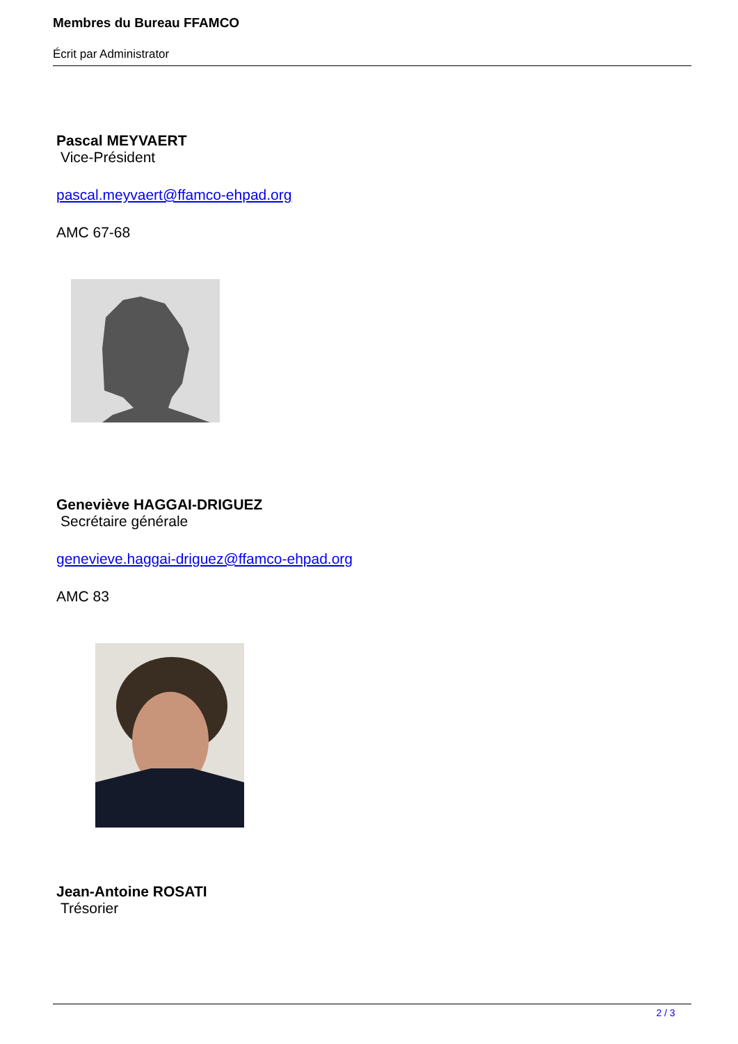Membres du Bureau FFAMCO
Écrit par Administrator
Pascal MEYVAERT
Vice-Président
pascal.meyvaert@ffamco-ehpad.org
AMC 67-68
Geneviève HAGGAI-DRIGUEZ
Secrétaire générale
genevieve.haggai-driguez@ffamco-ehpad.org
AMC 83
Jean-Antoine ROSATI
Trésorier
2 / 3